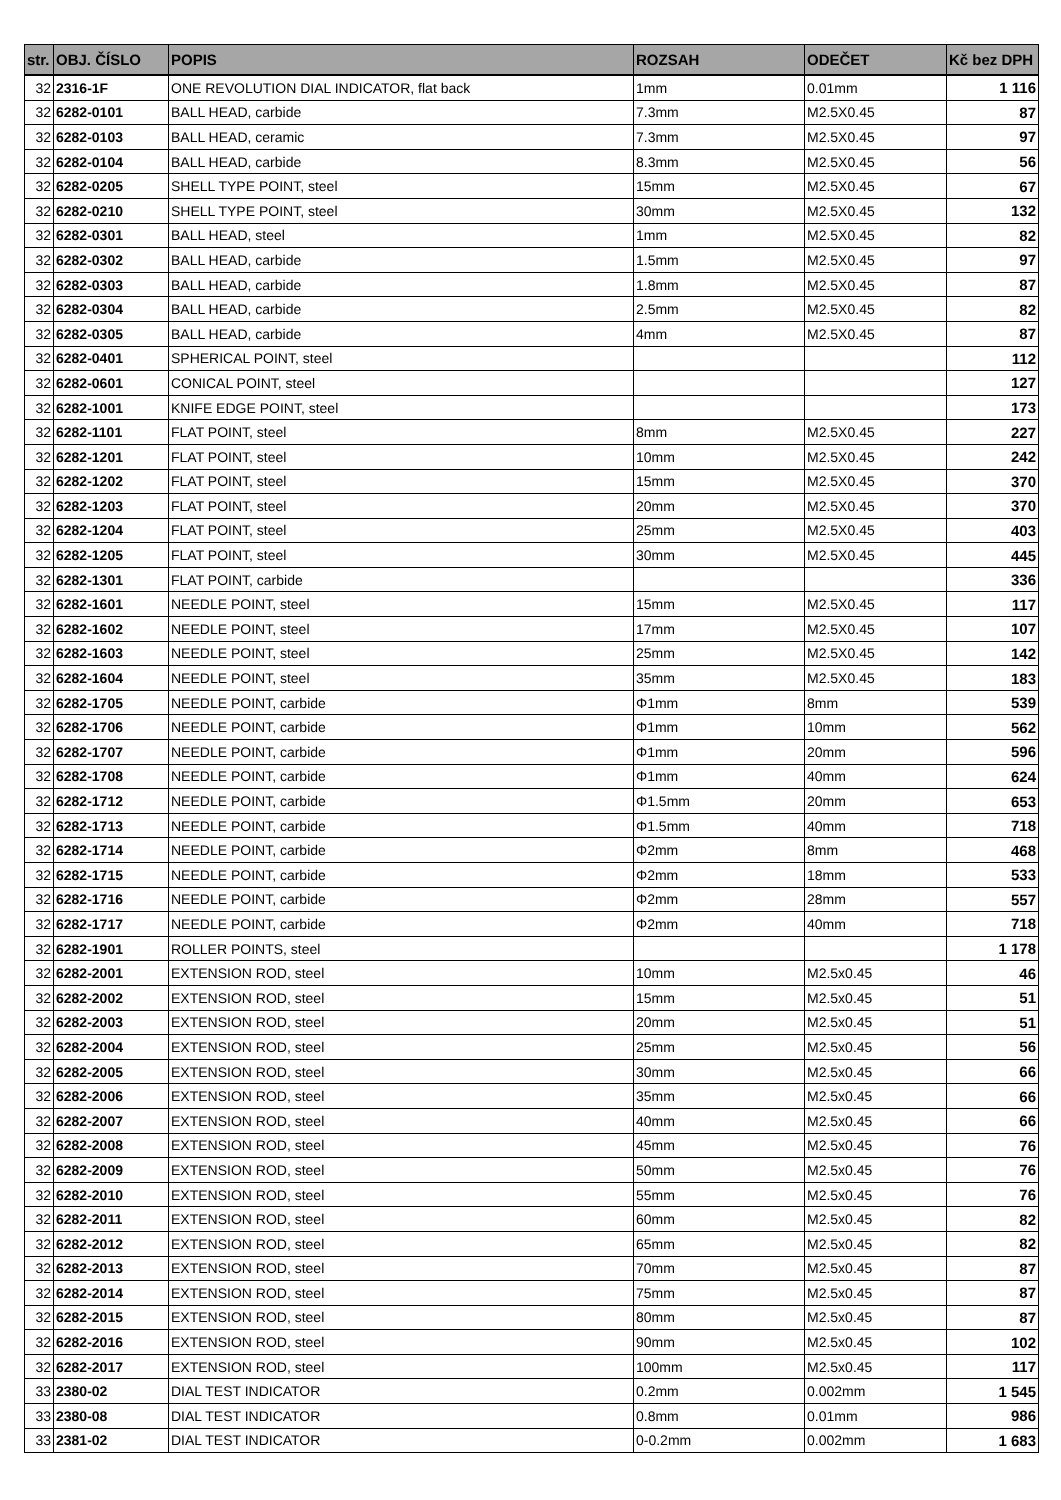| str. | OBJ. ČÍSLO | POPIS | ROZSAH | ODEČET | Kč bez DPH |
| --- | --- | --- | --- | --- | --- |
| 32 | 2316-1F | ONE REVOLUTION DIAL INDICATOR, flat back | 1mm | 0.01mm | 1 116 |
| 32 | 6282-0101 | BALL HEAD, carbide | 7.3mm | M2.5X0.45 | 87 |
| 32 | 6282-0103 | BALL HEAD, ceramic | 7.3mm | M2.5X0.45 | 97 |
| 32 | 6282-0104 | BALL HEAD, carbide | 8.3mm | M2.5X0.45 | 56 |
| 32 | 6282-0205 | SHELL TYPE POINT, steel | 15mm | M2.5X0.45 | 67 |
| 32 | 6282-0210 | SHELL TYPE POINT, steel | 30mm | M2.5X0.45 | 132 |
| 32 | 6282-0301 | BALL HEAD, steel | 1mm | M2.5X0.45 | 82 |
| 32 | 6282-0302 | BALL HEAD, carbide | 1.5mm | M2.5X0.45 | 97 |
| 32 | 6282-0303 | BALL HEAD, carbide | 1.8mm | M2.5X0.45 | 87 |
| 32 | 6282-0304 | BALL HEAD, carbide | 2.5mm | M2.5X0.45 | 82 |
| 32 | 6282-0305 | BALL HEAD, carbide | 4mm | M2.5X0.45 | 87 |
| 32 | 6282-0401 | SPHERICAL POINT, steel | | | 112 |
| 32 | 6282-0601 | CONICAL POINT, steel | | | 127 |
| 32 | 6282-1001 | KNIFE EDGE POINT, steel | | | 173 |
| 32 | 6282-1101 | FLAT POINT, steel | 8mm | M2.5X0.45 | 227 |
| 32 | 6282-1201 | FLAT POINT, steel | 10mm | M2.5X0.45 | 242 |
| 32 | 6282-1202 | FLAT POINT, steel | 15mm | M2.5X0.45 | 370 |
| 32 | 6282-1203 | FLAT POINT, steel | 20mm | M2.5X0.45 | 370 |
| 32 | 6282-1204 | FLAT POINT, steel | 25mm | M2.5X0.45 | 403 |
| 32 | 6282-1205 | FLAT POINT, steel | 30mm | M2.5X0.45 | 445 |
| 32 | 6282-1301 | FLAT POINT, carbide | | | 336 |
| 32 | 6282-1601 | NEEDLE POINT, steel | 15mm | M2.5X0.45 | 117 |
| 32 | 6282-1602 | NEEDLE POINT, steel | 17mm | M2.5X0.45 | 107 |
| 32 | 6282-1603 | NEEDLE POINT, steel | 25mm | M2.5X0.45 | 142 |
| 32 | 6282-1604 | NEEDLE POINT, steel | 35mm | M2.5X0.45 | 183 |
| 32 | 6282-1705 | NEEDLE POINT, carbide | Φ1mm | 8mm | 539 |
| 32 | 6282-1706 | NEEDLE POINT, carbide | Φ1mm | 10mm | 562 |
| 32 | 6282-1707 | NEEDLE POINT, carbide | Φ1mm | 20mm | 596 |
| 32 | 6282-1708 | NEEDLE POINT, carbide | Φ1mm | 40mm | 624 |
| 32 | 6282-1712 | NEEDLE POINT, carbide | Φ1.5mm | 20mm | 653 |
| 32 | 6282-1713 | NEEDLE POINT, carbide | Φ1.5mm | 40mm | 718 |
| 32 | 6282-1714 | NEEDLE POINT, carbide | Φ2mm | 8mm | 468 |
| 32 | 6282-1715 | NEEDLE POINT, carbide | Φ2mm | 18mm | 533 |
| 32 | 6282-1716 | NEEDLE POINT, carbide | Φ2mm | 28mm | 557 |
| 32 | 6282-1717 | NEEDLE POINT, carbide | Φ2mm | 40mm | 718 |
| 32 | 6282-1901 | ROLLER POINTS, steel | | | 1 178 |
| 32 | 6282-2001 | EXTENSION ROD, steel | 10mm | M2.5x0.45 | 46 |
| 32 | 6282-2002 | EXTENSION ROD, steel | 15mm | M2.5x0.45 | 51 |
| 32 | 6282-2003 | EXTENSION ROD, steel | 20mm | M2.5x0.45 | 51 |
| 32 | 6282-2004 | EXTENSION ROD, steel | 25mm | M2.5x0.45 | 56 |
| 32 | 6282-2005 | EXTENSION ROD, steel | 30mm | M2.5x0.45 | 66 |
| 32 | 6282-2006 | EXTENSION ROD, steel | 35mm | M2.5x0.45 | 66 |
| 32 | 6282-2007 | EXTENSION ROD, steel | 40mm | M2.5x0.45 | 66 |
| 32 | 6282-2008 | EXTENSION ROD, steel | 45mm | M2.5x0.45 | 76 |
| 32 | 6282-2009 | EXTENSION ROD, steel | 50mm | M2.5x0.45 | 76 |
| 32 | 6282-2010 | EXTENSION ROD, steel | 55mm | M2.5x0.45 | 76 |
| 32 | 6282-2011 | EXTENSION ROD, steel | 60mm | M2.5x0.45 | 82 |
| 32 | 6282-2012 | EXTENSION ROD, steel | 65mm | M2.5x0.45 | 82 |
| 32 | 6282-2013 | EXTENSION ROD, steel | 70mm | M2.5x0.45 | 87 |
| 32 | 6282-2014 | EXTENSION ROD, steel | 75mm | M2.5x0.45 | 87 |
| 32 | 6282-2015 | EXTENSION ROD, steel | 80mm | M2.5x0.45 | 87 |
| 32 | 6282-2016 | EXTENSION ROD, steel | 90mm | M2.5x0.45 | 102 |
| 32 | 6282-2017 | EXTENSION ROD, steel | 100mm | M2.5x0.45 | 117 |
| 33 | 2380-02 | DIAL TEST INDICATOR | 0.2mm | 0.002mm | 1 545 |
| 33 | 2380-08 | DIAL TEST INDICATOR | 0.8mm | 0.01mm | 986 |
| 33 | 2381-02 | DIAL TEST INDICATOR | 0-0.2mm | 0.002mm | 1 683 |